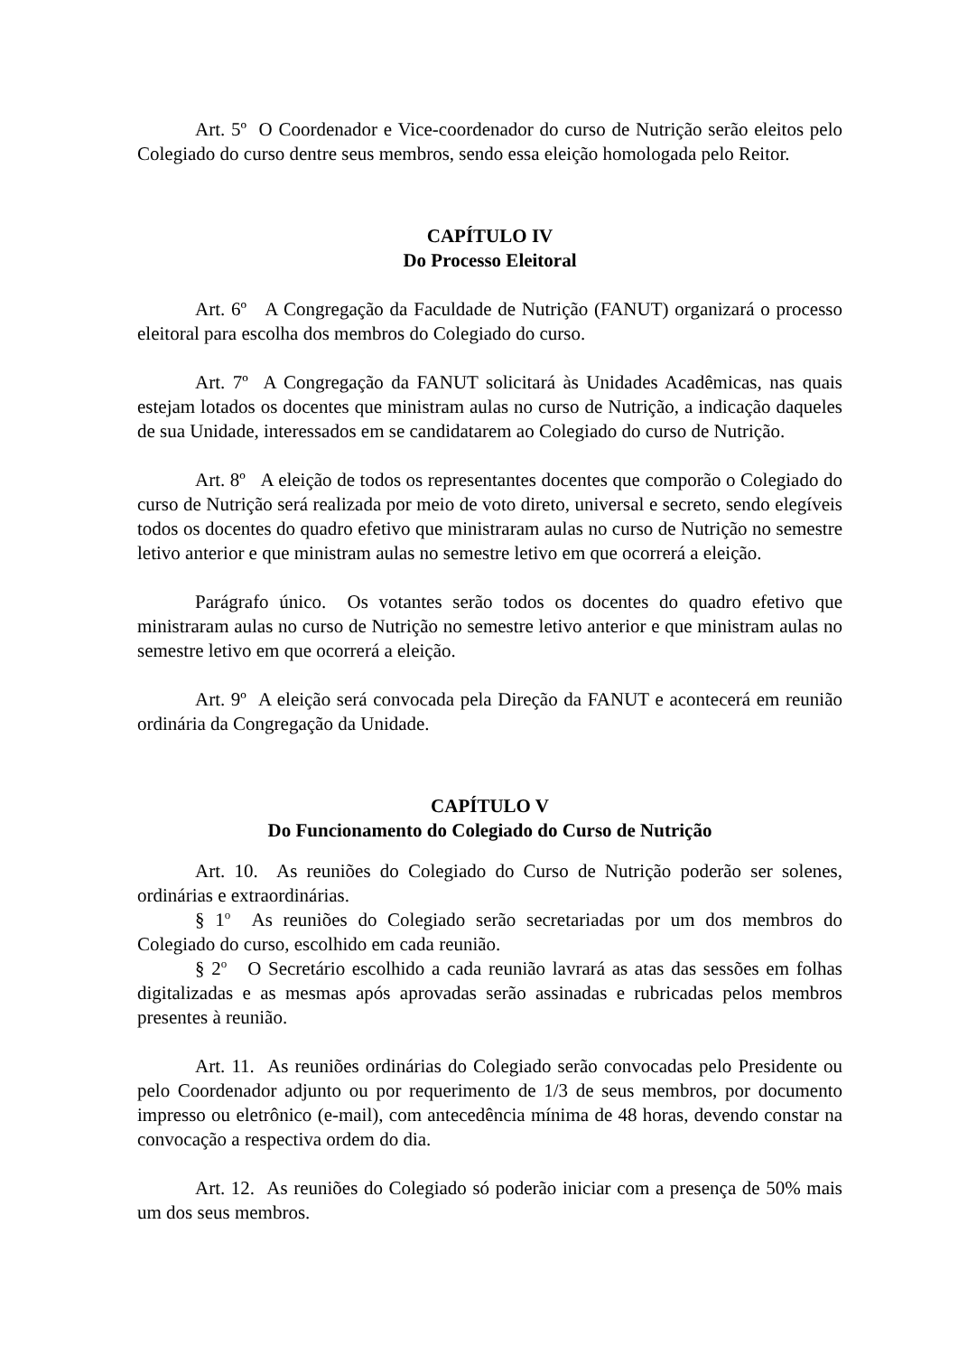Art. 5º O Coordenador e Vice-coordenador do curso de Nutrição serão eleitos pelo Colegiado do curso dentre seus membros, sendo essa eleição homologada pelo Reitor.
CAPÍTULO IV
Do Processo Eleitoral
Art. 6º A Congregação da Faculdade de Nutrição (FANUT) organizará o processo eleitoral para escolha dos membros do Colegiado do curso.
Art. 7º A Congregação da FANUT solicitará às Unidades Acadêmicas, nas quais estejam lotados os docentes que ministram aulas no curso de Nutrição, a indicação daqueles de sua Unidade, interessados em se candidatarem ao Colegiado do curso de Nutrição.
Art. 8º A eleição de todos os representantes docentes que comporão o Colegiado do curso de Nutrição será realizada por meio de voto direto, universal e secreto, sendo elegíveis todos os docentes do quadro efetivo que ministraram aulas no curso de Nutrição no semestre letivo anterior e que ministram aulas no semestre letivo em que ocorrerá a eleição.
Parágrafo único. Os votantes serão todos os docentes do quadro efetivo que ministraram aulas no curso de Nutrição no semestre letivo anterior e que ministram aulas no semestre letivo em que ocorrerá a eleição.
Art. 9º A eleição será convocada pela Direção da FANUT e acontecerá em reunião ordinária da Congregação da Unidade.
CAPÍTULO V
Do Funcionamento do Colegiado do Curso de Nutrição
Art. 10. As reuniões do Colegiado do Curso de Nutrição poderão ser solenes, ordinárias e extraordinárias.
§ 1<sup>o</sup> As reuniões do Colegiado serão secretariadas por um dos membros do Colegiado do curso, escolhido em cada reunião.
§ 2<sup>o</sup> O Secretário escolhido a cada reunião lavrará as atas das sessões em folhas digitalizadas e as mesmas após aprovadas serão assinadas e rubricadas pelos membros presentes à reunião.
Art. 11. As reuniões ordinárias do Colegiado serão convocadas pelo Presidente ou pelo Coordenador adjunto ou por requerimento de 1/3 de seus membros, por documento impresso ou eletrônico (e-mail), com antecedência mínima de 48 horas, devendo constar na convocação a respectiva ordem do dia.
Art. 12. As reuniões do Colegiado só poderão iniciar com a presença de 50% mais um dos seus membros.